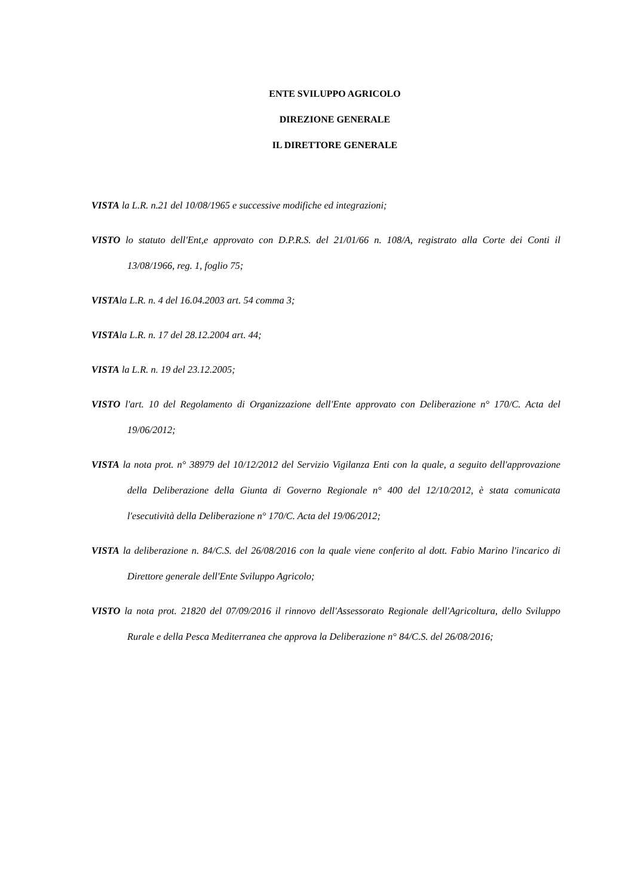ENTE SVILUPPO AGRICOLO
DIREZIONE GENERALE
IL DIRETTORE GENERALE
VISTA la L.R. n.21 del 10/08/1965 e successive modifiche ed integrazioni;
VISTO lo statuto dell'Ent,e approvato con D.P.R.S. del 21/01/66 n. 108/A, registrato alla Corte dei Conti il 13/08/1966, reg. 1, foglio 75;
VISTAla L.R. n. 4 del 16.04.2003 art. 54 comma 3;
VISTAla L.R. n. 17 del 28.12.2004 art. 44;
VISTA la L.R. n. 19 del 23.12.2005;
VISTO l'art. 10 del Regolamento di Organizzazione dell'Ente approvato con Deliberazione n° 170/C. Acta del 19/06/2012;
VISTA la nota prot. n° 38979 del 10/12/2012 del Servizio Vigilanza Enti con la quale, a seguito dell'approvazione della Deliberazione della Giunta di Governo Regionale n° 400 del 12/10/2012, è stata comunicata l'esecutività della Deliberazione n° 170/C. Acta del 19/06/2012;
VISTA la deliberazione n. 84/C.S. del 26/08/2016 con la quale viene conferito al dott. Fabio Marino l'incarico di Direttore generale dell'Ente Sviluppo Agricolo;
VISTO la nota prot. 21820 del 07/09/2016 il rinnovo dell'Assessorato Regionale dell'Agricoltura, dello Sviluppo Rurale e della Pesca Mediterranea che approva la Deliberazione n° 84/C.S. del 26/08/2016;